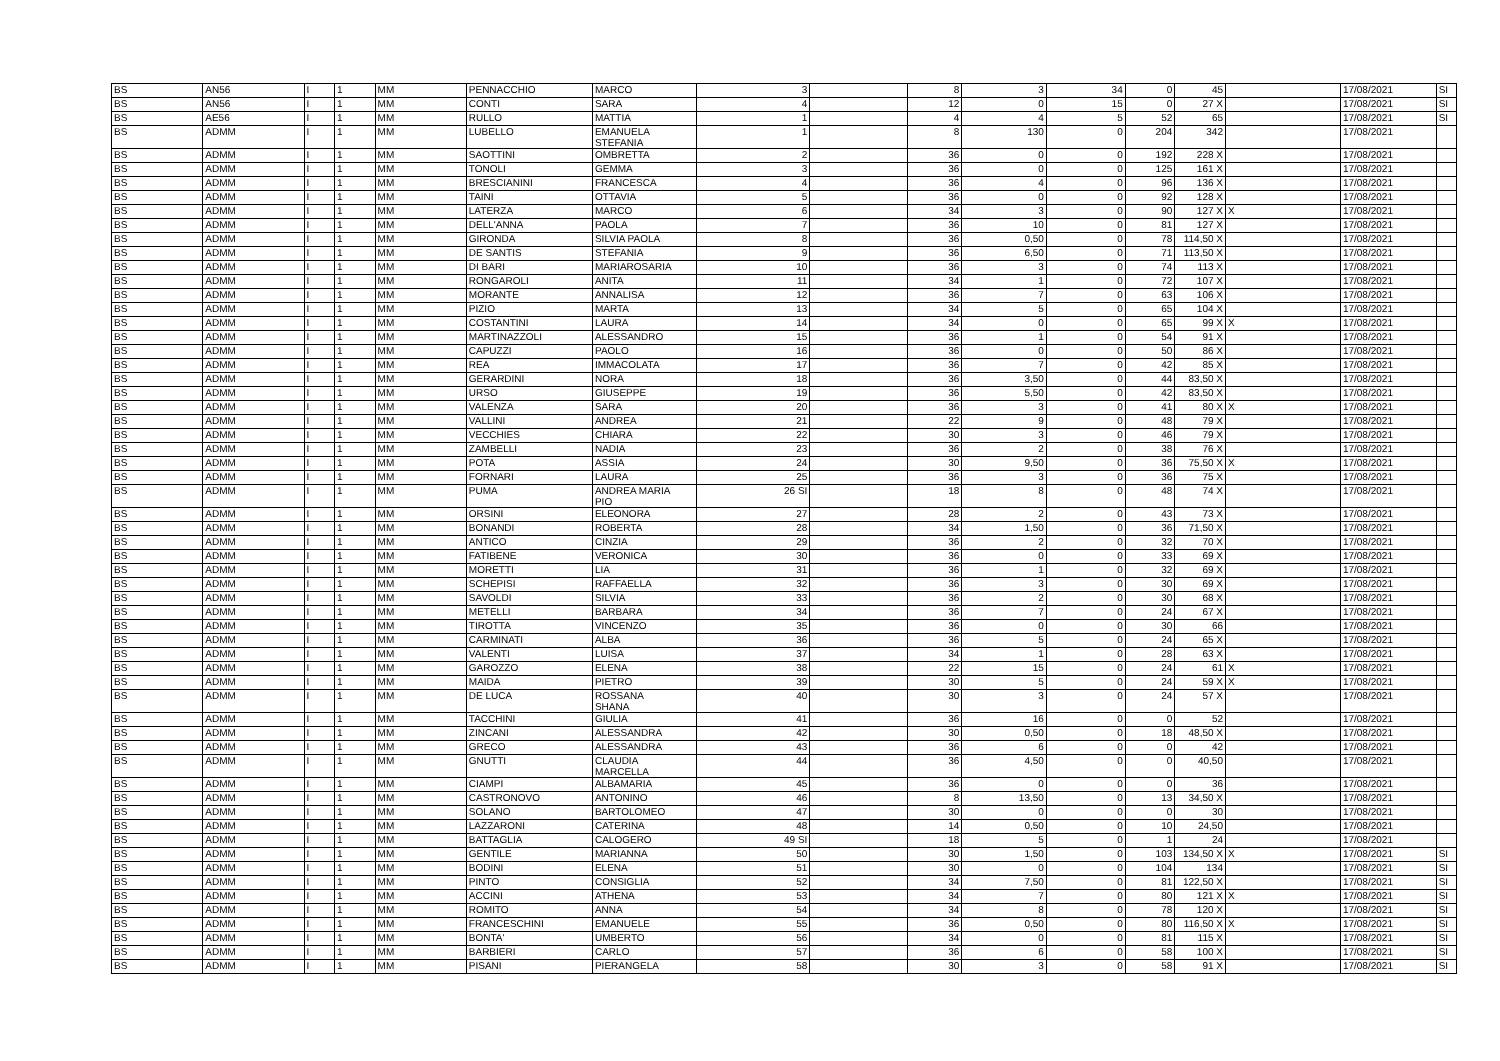| BS | AN56 | I | 1 | MM | PENNACCHIO | MARCO | 3 | | 8 | 3 | 34 | 0 | 45 | | 17/08/2021 | SI |
| BS | AN56 | I | 1 | MM | CONTI | SARA | 4 | | 12 | 0 | 15 | 0 | 27 X | | 17/08/2021 | SI |
| BS | AE56 | I | 1 | MM | RULLO | MATTIA | 1 | | 4 | 4 | 5 | 52 | 65 | | 17/08/2021 | SI |
| BS | ADMM | I | 1 | MM | LUBELLO | EMANUELA STEFANIA | 1 | | 8 | 130 | 0 | 204 | 342 | | 17/08/2021 | |
| BS | ADMM | I | 1 | MM | SAOTTINI | OMBRETTA | 2 | | 36 | 0 | 0 | 192 | 228 X | | 17/08/2021 | |
| BS | ADMM | I | 1 | MM | TONOLI | GEMMA | 3 | | 36 | 0 | 0 | 125 | 161 X | | 17/08/2021 | |
| BS | ADMM | I | 1 | MM | BRESCIANINI | FRANCESCA | 4 | | 36 | 4 | 0 | 96 | 136 X | | 17/08/2021 | |
| BS | ADMM | I | 1 | MM | TAINI | OTTAVIA | 5 | | 36 | 0 | 0 | 92 | 128 X | | 17/08/2021 | |
| BS | ADMM | I | 1 | MM | LATERZA | MARCO | 6 | | 34 | 3 | 0 | 90 | 127 X | X | 17/08/2021 | |
| BS | ADMM | I | 1 | MM | DELL'ANNA | PAOLA | 7 | | 36 | 10 | 0 | 81 | 127 X | | 17/08/2021 | |
| BS | ADMM | I | 1 | MM | GIRONDA | SILVIA PAOLA | 8 | | 36 | 0,50 | 0 | 78 | 114,50 X | | 17/08/2021 | |
| BS | ADMM | I | 1 | MM | DE SANTIS | STEFANIA | 9 | | 36 | 6,50 | 0 | 71 | 113,50 X | | 17/08/2021 | |
| BS | ADMM | I | 1 | MM | DI BARI | MARIAROSARIA | 10 | | 36 | 3 | 0 | 74 | 113 X | | 17/08/2021 | |
| BS | ADMM | I | 1 | MM | RONGAROLI | ANITA | 11 | | 34 | 1 | 0 | 72 | 107 X | | 17/08/2021 | |
| BS | ADMM | I | 1 | MM | MORANTE | ANNALISA | 12 | | 36 | 7 | 0 | 63 | 106 X | | 17/08/2021 | |
| BS | ADMM | I | 1 | MM | PIZIO | MARTA | 13 | | 34 | 5 | 0 | 65 | 104 X | | 17/08/2021 | |
| BS | ADMM | I | 1 | MM | COSTANTINI | LAURA | 14 | | 34 | 0 | 0 | 65 | 99 X | X | 17/08/2021 | |
| BS | ADMM | I | 1 | MM | MARTINAZZOLI | ALESSANDRO | 15 | | 36 | 1 | 0 | 54 | 91 X | | 17/08/2021 | |
| BS | ADMM | I | 1 | MM | CAPUZZI | PAOLO | 16 | | 36 | 0 | 0 | 50 | 86 X | | 17/08/2021 | |
| BS | ADMM | I | 1 | MM | REA | IMMACOLATA | 17 | | 36 | 7 | 0 | 42 | 85 X | | 17/08/2021 | |
| BS | ADMM | I | 1 | MM | GERARDINI | NORA | 18 | | 36 | 3,50 | 0 | 44 | 83,50 X | | 17/08/2021 | |
| BS | ADMM | I | 1 | MM | URSO | GIUSEPPE | 19 | | 36 | 5,50 | 0 | 42 | 83,50 X | | 17/08/2021 | |
| BS | ADMM | I | 1 | MM | VALENZA | SARA | 20 | | 36 | 3 | 0 | 41 | 80 X | X | 17/08/2021 | |
| BS | ADMM | I | 1 | MM | VALLINI | ANDREA | 21 | | 22 | 9 | 0 | 48 | 79 X | | 17/08/2021 | |
| BS | ADMM | I | 1 | MM | VECCHIES | CHIARA | 22 | | 30 | 3 | 0 | 46 | 79 X | | 17/08/2021 | |
| BS | ADMM | I | 1 | MM | ZAMBELLI | NADIA | 23 | | 36 | 2 | 0 | 38 | 76 X | | 17/08/2021 | |
| BS | ADMM | I | 1 | MM | POTA | ASSIA | 24 | | 30 | 9,50 | 0 | 36 | 75,50 X | X | 17/08/2021 | |
| BS | ADMM | I | 1 | MM | FORNARI | LAURA | 25 | | 36 | 3 | 0 | 36 | 75 X | | 17/08/2021 | |
| BS | ADMM | I | 1 | MM | PUMA | ANDREA MARIA PIO | 26 SI | | 18 | 8 | 0 | 48 | 74 X | | 17/08/2021 | |
| BS | ADMM | I | 1 | MM | ORSINI | ELEONORA | 27 | | 28 | 2 | 0 | 43 | 73 X | | 17/08/2021 | |
| BS | ADMM | I | 1 | MM | BONANDI | ROBERTA | 28 | | 34 | 1,50 | 0 | 36 | 71,50 X | | 17/08/2021 | |
| BS | ADMM | I | 1 | MM | ANTICO | CINZIA | 29 | | 36 | 2 | 0 | 32 | 70 X | | 17/08/2021 | |
| BS | ADMM | I | 1 | MM | FATIBENE | VERONICA | 30 | | 36 | 0 | 0 | 33 | 69 X | | 17/08/2021 | |
| BS | ADMM | I | 1 | MM | MORETTI | LIA | 31 | | 36 | 1 | 0 | 32 | 69 X | | 17/08/2021 | |
| BS | ADMM | I | 1 | MM | SCHEPISI | RAFFAELLA | 32 | | 36 | 3 | 0 | 30 | 69 X | | 17/08/2021 | |
| BS | ADMM | I | 1 | MM | SAVOLDI | SILVIA | 33 | | 36 | 2 | 0 | 30 | 68 X | | 17/08/2021 | |
| BS | ADMM | I | 1 | MM | METELLI | BARBARA | 34 | | 36 | 7 | 0 | 24 | 67 X | | 17/08/2021 | |
| BS | ADMM | I | 1 | MM | TIROTTA | VINCENZO | 35 | | 36 | 0 | 0 | 30 | 66 | | 17/08/2021 | |
| BS | ADMM | I | 1 | MM | CARMINATI | ALBA | 36 | | 36 | 5 | 0 | 24 | 65 X | | 17/08/2021 | |
| BS | ADMM | I | 1 | MM | VALENTI | LUISA | 37 | | 34 | 1 | 0 | 28 | 63 X | | 17/08/2021 | |
| BS | ADMM | I | 1 | MM | GAROZZO | ELENA | 38 | | 22 | 15 | 0 | 24 | 61 | X | 17/08/2021 | |
| BS | ADMM | I | 1 | MM | MAIDA | PIETRO | 39 | | 30 | 5 | 0 | 24 | 59 X | X | 17/08/2021 | |
| BS | ADMM | I | 1 | MM | DE LUCA | ROSSANA SHANA | 40 | | 30 | 3 | 0 | 24 | 57 X | | 17/08/2021 | |
| BS | ADMM | I | 1 | MM | TACCHINI | GIULIA | 41 | | 36 | 16 | 0 | 0 | 52 | | 17/08/2021 | |
| BS | ADMM | I | 1 | MM | ZINCANI | ALESSANDRA | 42 | | 30 | 0,50 | 0 | 18 | 48,50 X | | 17/08/2021 | |
| BS | ADMM | I | 1 | MM | GRECO | ALESSANDRA | 43 | | 36 | 6 | 0 | 0 | 42 | | 17/08/2021 | |
| BS | ADMM | I | 1 | MM | GNUTTI | CLAUDIA MARCELLA | 44 | | 36 | 4,50 | 0 | 0 | 40,50 | | 17/08/2021 | |
| BS | ADMM | I | 1 | MM | CIAMPI | ALBAMARIA | 45 | | 36 | 0 | 0 | 0 | 36 | | 17/08/2021 | |
| BS | ADMM | I | 1 | MM | CASTRONOVO | ANTONINO | 46 | | 8 | 13,50 | 0 | 13 | 34,50 X | | 17/08/2021 | |
| BS | ADMM | I | 1 | MM | SOLANO | BARTOLOMEO | 47 | | 30 | 0 | 0 | 0 | 30 | | 17/08/2021 | |
| BS | ADMM | I | 1 | MM | LAZZARONI | CATERINA | 48 | | 14 | 0,50 | 0 | 10 | 24,50 | | 17/08/2021 | |
| BS | ADMM | I | 1 | MM | BATTAGLIA | CALOGERO | 49 SI | | 18 | 5 | 0 | 1 | 24 | | 17/08/2021 | |
| BS | ADMM | I | 1 | MM | GENTILE | MARIANNA | 50 | | 30 | 1,50 | 0 | 103 | 134,50 X | X | 17/08/2021 | SI |
| BS | ADMM | I | 1 | MM | BODINI | ELENA | 51 | | 30 | 0 | 0 | 104 | 134 | | 17/08/2021 | SI |
| BS | ADMM | I | 1 | MM | PINTO | CONSIGLIA | 52 | | 34 | 7,50 | 0 | 81 | 122,50 X | | 17/08/2021 | SI |
| BS | ADMM | I | 1 | MM | ACCINI | ATHENA | 53 | | 34 | 7 | 0 | 80 | 121 X | X | 17/08/2021 | SI |
| BS | ADMM | I | 1 | MM | ROMITO | ANNA | 54 | | 34 | 8 | 0 | 78 | 120 X | | 17/08/2021 | SI |
| BS | ADMM | I | 1 | MM | FRANCESCHINI | EMANUELE | 55 | | 36 | 0,50 | 0 | 80 | 116,50 X | X | 17/08/2021 | SI |
| BS | ADMM | I | 1 | MM | BONTA' | UMBERTO | 56 | | 34 | 0 | 0 | 81 | 115 X | | 17/08/2021 | SI |
| BS | ADMM | I | 1 | MM | BARBIERI | CARLO | 57 | | 36 | 6 | 0 | 58 | 100 X | | 17/08/2021 | SI |
| BS | ADMM | I | 1 | MM | PISANI | PIERANGELA | 58 | | 30 | 3 | 0 | 58 | 91 X | | 17/08/2021 | SI |